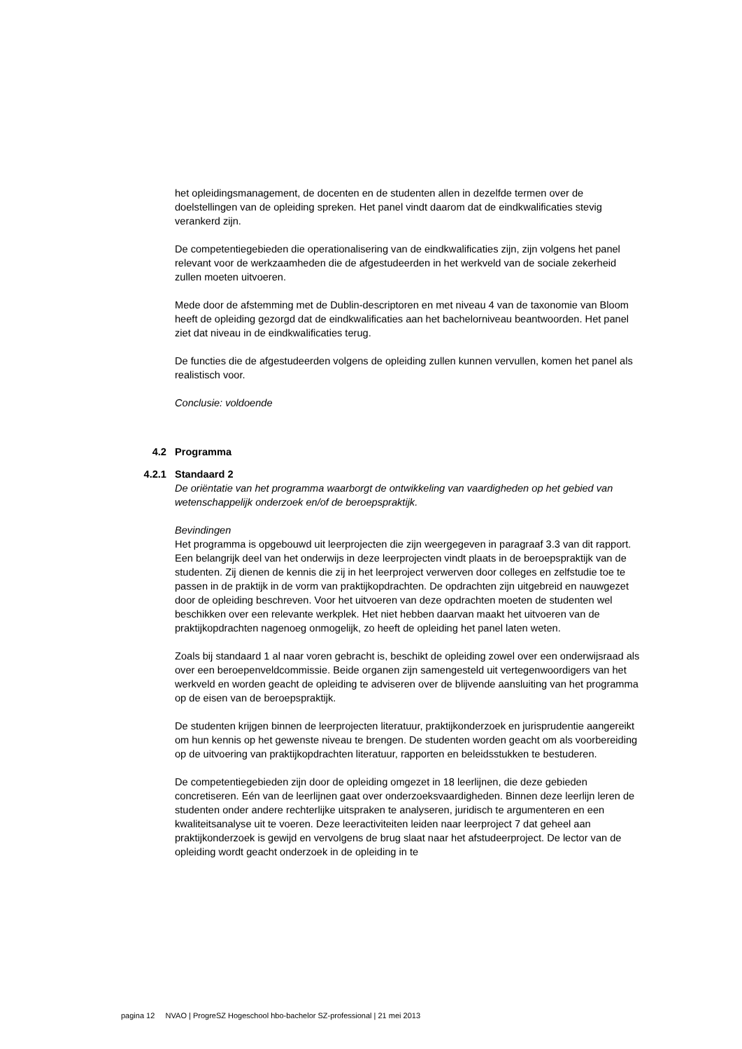het opleidingsmanagement, de docenten en de studenten allen in dezelfde termen over de doelstellingen van de opleiding spreken. Het panel vindt daarom dat de eindkwalificaties stevig verankerd zijn.
De competentiegebieden die operationalisering van de eindkwalificaties zijn, zijn volgens het panel relevant voor de werkzaamheden die de afgestudeerden in het werkveld van de sociale zekerheid zullen moeten uitvoeren.
Mede door de afstemming met de Dublin-descriptoren en met niveau 4 van de taxonomie van Bloom heeft de opleiding gezorgd dat de eindkwalificaties aan het bachelorniveau beantwoorden. Het panel ziet dat niveau in de eindkwalificaties terug.
De functies die de afgestudeerden volgens de opleiding zullen kunnen vervullen, komen het panel als realistisch voor.
Conclusie: voldoende
4.2 Programma
4.2.1 Standaard 2
De oriëntatie van het programma waarborgt de ontwikkeling van vaardigheden op het gebied van wetenschappelijk onderzoek en/of de beroepspraktijk.
Bevindingen
Het programma is opgebouwd uit leerprojecten die zijn weergegeven in paragraaf 3.3 van dit rapport. Een belangrijk deel van het onderwijs in deze leerprojecten vindt plaats in de beroepspraktijk van de studenten. Zij dienen de kennis die zij in het leerproject verwerven door colleges en zelfstudie toe te passen in de praktijk in de vorm van praktijkopdrachten. De opdrachten zijn uitgebreid en nauwgezet door de opleiding beschreven. Voor het uitvoeren van deze opdrachten moeten de studenten wel beschikken over een relevante werkplek. Het niet hebben daarvan maakt het uitvoeren van de praktijkopdrachten nagenoeg onmogelijk, zo heeft de opleiding het panel laten weten.
Zoals bij standaard 1 al naar voren gebracht is, beschikt de opleiding zowel over een onderwijsraad als over een beroepenveldcommissie. Beide organen zijn samengesteld uit vertegenwoordigers van het werkveld en worden geacht de opleiding te adviseren over de blijvende aansluiting van het programma op de eisen van de beroepspraktijk.
De studenten krijgen binnen de leerprojecten literatuur, praktijkonderzoek en jurisprudentie aangereikt om hun kennis op het gewenste niveau te brengen. De studenten worden geacht om als voorbereiding op de uitvoering van praktijkopdrachten literatuur, rapporten en beleidsstukken te bestuderen.
De competentiegebieden zijn door de opleiding omgezet in 18 leerlijnen, die deze gebieden concretiseren. Eén van de leerlijnen gaat over onderzoeksvaardigheden. Binnen deze leerlijn leren de studenten onder andere rechterlijke uitspraken te analyseren, juridisch te argumenteren en een kwaliteitsanalyse uit te voeren. Deze leeractiviteiten leiden naar leerproject 7 dat geheel aan praktijkonderzoek is gewijd en vervolgens de brug slaat naar het afstudeerproject. De lector van de opleiding wordt geacht onderzoek in de opleiding in te
pagina 12 NVAO | ProgreSZ Hogeschool hbo-bachelor SZ-professional | 21 mei 2013